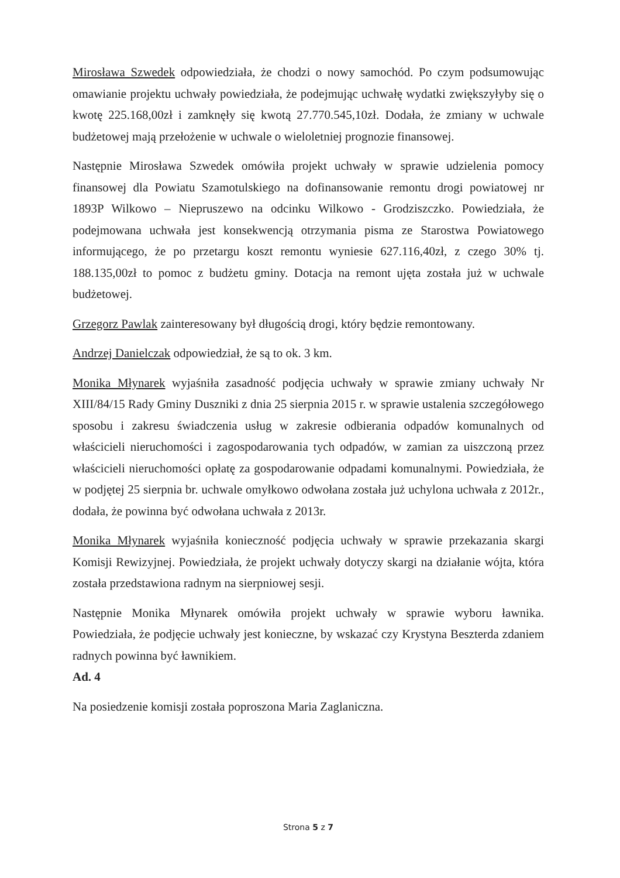Mirosława Szwedek odpowiedziała, że chodzi o nowy samochód. Po czym podsumowując omawianie projektu uchwały powiedziała, że podejmując uchwałę wydatki zwiększyłyby się o kwotę 225.168,00zł i zamknęły się kwotą 27.770.545,10zł. Dodała, że zmiany w uchwale budżetowej mają przełożenie w uchwale o wieloletniej prognozie finansowej.
Następnie Mirosława Szwedek omówiła projekt uchwały w sprawie udzielenia pomocy finansowej dla Powiatu Szamotulskiego na dofinansowanie remontu drogi powiatowej nr 1893P Wilkowo – Niepruszewo na odcinku Wilkowo - Grodziszczko. Powiedziała, że podejmowana uchwała jest konsekwencją otrzymania pisma ze Starostwa Powiatowego informującego, że po przetargu koszt remontu wyniesie 627.116,40zł, z czego 30% tj. 188.135,00zł to pomoc z budżetu gminy. Dotacja na remont ujęta została już w uchwale budżetowej.
Grzegorz Pawlak zainteresowany był długością drogi, który będzie remontowany.
Andrzej Danielczak odpowiedział, że są to ok. 3 km.
Monika Młynarek wyjaśniła zasadność podjęcia uchwały w sprawie zmiany uchwały Nr XIII/84/15 Rady Gminy Duszniki z dnia 25 sierpnia 2015 r. w sprawie ustalenia szczegółowego sposobu i zakresu świadczenia usług w zakresie odbierania odpadów komunalnych od właścicieli nieruchomości i zagospodarowania tych odpadów, w zamian za uiszczoną przez właścicieli nieruchomości opłatę za gospodarowanie odpadami komunalnymi. Powiedziała, że w podjętej 25 sierpnia br. uchwale omyłkowo odwołana została już uchylona uchwała z 2012r., dodała, że powinna być odwołana uchwała z 2013r.
Monika Młynarek wyjaśniła konieczność podjęcia uchwały w sprawie przekazania skargi Komisji Rewizyjnej. Powiedziała, że projekt uchwały dotyczy skargi na działanie wójta, która została przedstawiona radnym na sierpniowej sesji.
Następnie Monika Młynarek omówiła projekt uchwały w sprawie wyboru ławnika. Powiedziała, że podjęcie uchwały jest konieczne, by wskazać czy Krystyna Beszterda zdaniem radnych powinna być ławnikiem.
Ad. 4
Na posiedzenie komisji została poproszona Maria Zaglaniczna.
Strona 5 z 7